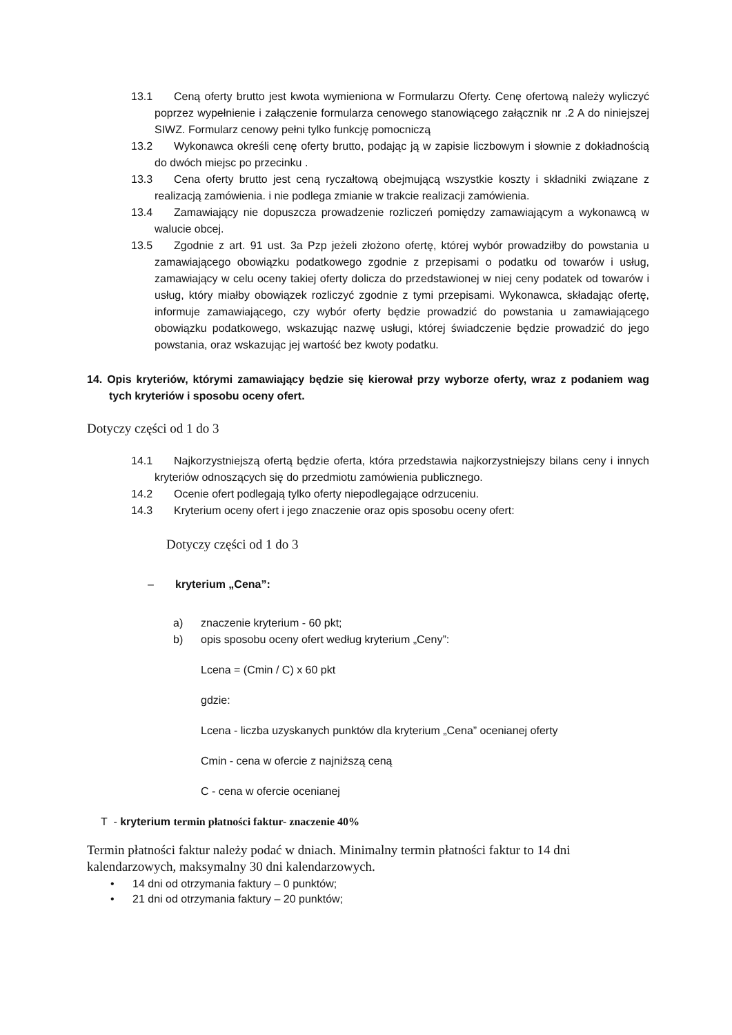13.1 Ceną oferty brutto jest kwota wymieniona w Formularzu Oferty. Cenę ofertową należy wyliczyć poprzez wypełnienie i załączenie formularza cenowego stanowiącego załącznik nr .2 A do niniejszej SIWZ. Formularz cenowy pełni tylko funkcję pomocniczą
13.2 Wykonawca określi cenę oferty brutto, podając ją w zapisie liczbowym i słownie z dokładnością do dwóch miejsc po przecinku .
13.3 Cena oferty brutto jest ceną ryczałtową obejmującą wszystkie koszty i składniki związane z realizacją zamówienia. i nie podlega zmianie w trakcie realizacji zamówienia.
13.4 Zamawiający nie dopuszcza prowadzenie rozliczeń pomiędzy zamawiającym a wykonawcą w walucie obcej.
13.5 Zgodnie z art. 91 ust. 3a Pzp jeżeli złożono ofertę, której wybór prowadziłby do powstania u zamawiającego obowiązku podatkowego zgodnie z przepisami o podatku od towarów i usług, zamawiający w celu oceny takiej oferty dolicza do przedstawionej w niej ceny podatek od towarów i usług, który miałby obowiązek rozliczyć zgodnie z tymi przepisami. Wykonawca, składając ofertę, informuje zamawiającego, czy wybór oferty będzie prowadzić do powstania u zamawiającego obowiązku podatkowego, wskazując nazwę usługi, której świadczenie będzie prowadzić do jego powstania, oraz wskazując jej wartość bez kwoty podatku.
14. Opis kryteriów, którymi zamawiający będzie się kierował przy wyborze oferty, wraz z podaniem wag tych kryteriów i sposobu oceny ofert.
Dotyczy części od 1 do 3
14.1 Najkorzystniejszą ofertą będzie oferta, która przedstawia najkorzystniejszy bilans ceny i innych kryteriów odnoszących się do przedmiotu zamówienia publicznego.
14.2 Ocenie ofert podlegają tylko oferty niepodlegające odrzuceniu.
14.3 Kryterium oceny ofert i jego znaczenie oraz opis sposobu oceny ofert:
Dotyczy części od 1 do 3
– kryterium „Cena”:
a) znaczenie kryterium - 60 pkt;
b) opis sposobu oceny ofert według kryterium „Ceny”:
Lcena = (Cmin / C) x 60 pkt
gdzie:
Lcena - liczba uzyskanych punktów dla kryterium „Cena” ocenianej oferty
Cmin - cena w ofercie z najniższą ceną
C - cena w ofercie ocenianej
T - kryterium termin płatności faktur- znaczenie 40%
Termin płatności faktur należy podać w dniach. Minimalny termin płatności faktur to 14 dni kalendarzowych, maksymalny 30 dni kalendarzowych.
• 14 dni od otrzymania faktury – 0 punktów;
• 21 dni od otrzymania faktury – 20 punktów;